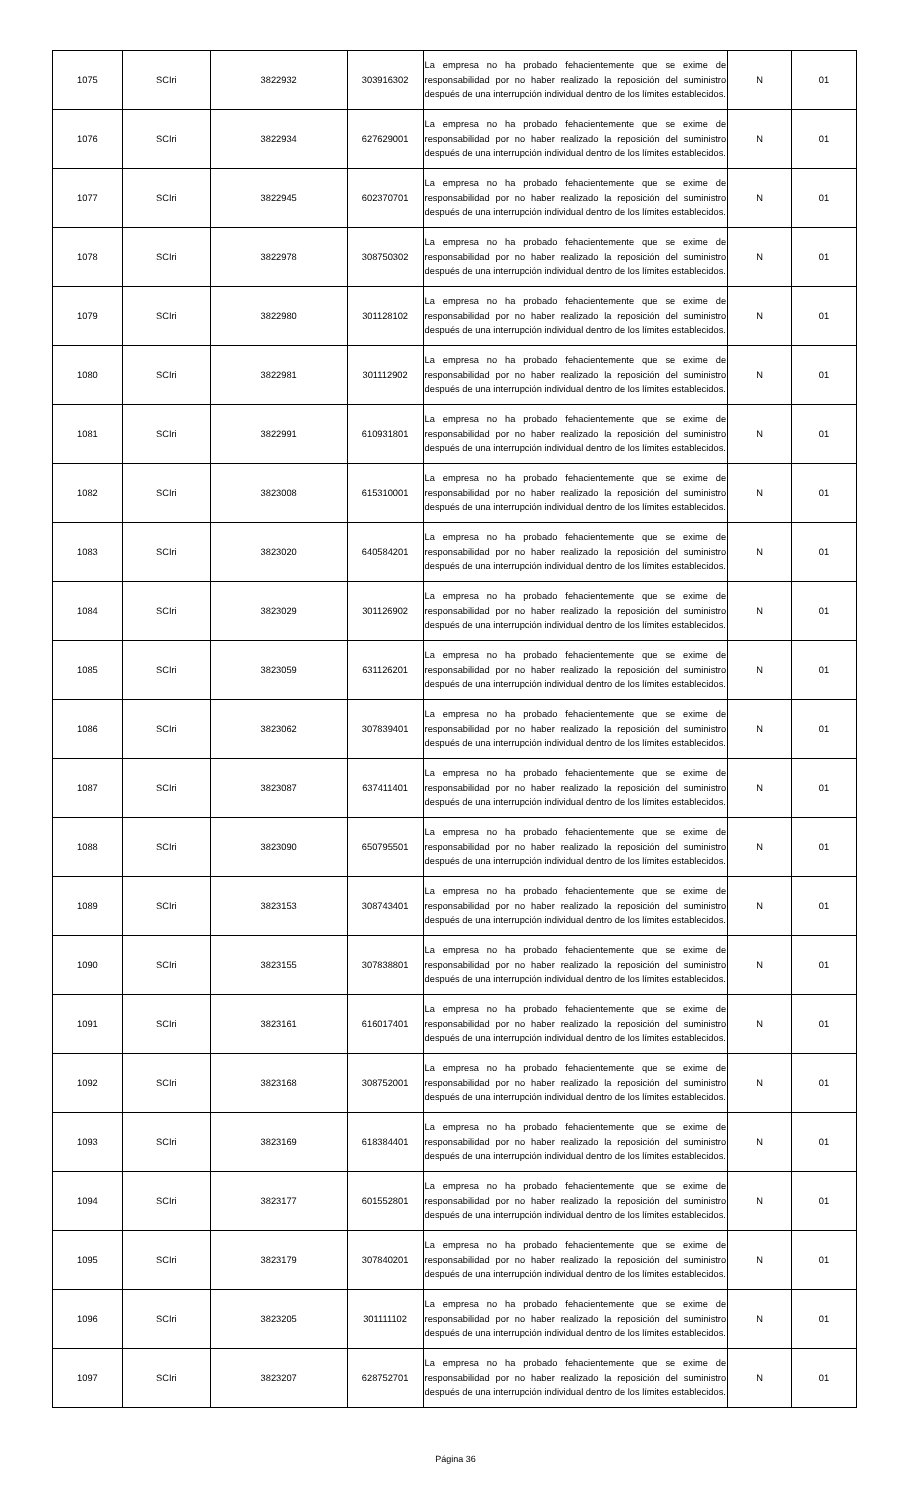| 1075 | SCIri | 3822932 | 303916302 | La empresa no ha probado fehacientemente que se exime de responsabilidad por no haber realizado la reposición del suministro después de una interrupción individual dentro de los límites establecidos. | N | 01 |
| 1076 | SCIri | 3822934 | 627629001 | La empresa no ha probado fehacientemente que se exime de responsabilidad por no haber realizado la reposición del suministro después de una interrupción individual dentro de los límites establecidos. | N | 01 |
| 1077 | SCIri | 3822945 | 602370701 | La empresa no ha probado fehacientemente que se exime de responsabilidad por no haber realizado la reposición del suministro después de una interrupción individual dentro de los límites establecidos. | N | 01 |
| 1078 | SCIri | 3822978 | 308750302 | La empresa no ha probado fehacientemente que se exime de responsabilidad por no haber realizado la reposición del suministro después de una interrupción individual dentro de los límites establecidos. | N | 01 |
| 1079 | SCIri | 3822980 | 301128102 | La empresa no ha probado fehacientemente que se exime de responsabilidad por no haber realizado la reposición del suministro después de una interrupción individual dentro de los límites establecidos. | N | 01 |
| 1080 | SCIri | 3822981 | 301112902 | La empresa no ha probado fehacientemente que se exime de responsabilidad por no haber realizado la reposición del suministro después de una interrupción individual dentro de los límites establecidos. | N | 01 |
| 1081 | SCIri | 3822991 | 610931801 | La empresa no ha probado fehacientemente que se exime de responsabilidad por no haber realizado la reposición del suministro después de una interrupción individual dentro de los límites establecidos. | N | 01 |
| 1082 | SCIri | 3823008 | 615310001 | La empresa no ha probado fehacientemente que se exime de responsabilidad por no haber realizado la reposición del suministro después de una interrupción individual dentro de los límites establecidos. | N | 01 |
| 1083 | SCIri | 3823020 | 640584201 | La empresa no ha probado fehacientemente que se exime de responsabilidad por no haber realizado la reposición del suministro después de una interrupción individual dentro de los límites establecidos. | N | 01 |
| 1084 | SCIri | 3823029 | 301126902 | La empresa no ha probado fehacientemente que se exime de responsabilidad por no haber realizado la reposición del suministro después de una interrupción individual dentro de los límites establecidos. | N | 01 |
| 1085 | SCIri | 3823059 | 631126201 | La empresa no ha probado fehacientemente que se exime de responsabilidad por no haber realizado la reposición del suministro después de una interrupción individual dentro de los límites establecidos. | N | 01 |
| 1086 | SCIri | 3823062 | 307839401 | La empresa no ha probado fehacientemente que se exime de responsabilidad por no haber realizado la reposición del suministro después de una interrupción individual dentro de los límites establecidos. | N | 01 |
| 1087 | SCIri | 3823087 | 637411401 | La empresa no ha probado fehacientemente que se exime de responsabilidad por no haber realizado la reposición del suministro después de una interrupción individual dentro de los límites establecidos. | N | 01 |
| 1088 | SCIri | 3823090 | 650795501 | La empresa no ha probado fehacientemente que se exime de responsabilidad por no haber realizado la reposición del suministro después de una interrupción individual dentro de los límites establecidos. | N | 01 |
| 1089 | SCIri | 3823153 | 308743401 | La empresa no ha probado fehacientemente que se exime de responsabilidad por no haber realizado la reposición del suministro después de una interrupción individual dentro de los límites establecidos. | N | 01 |
| 1090 | SCIri | 3823155 | 307838801 | La empresa no ha probado fehacientemente que se exime de responsabilidad por no haber realizado la reposición del suministro después de una interrupción individual dentro de los límites establecidos. | N | 01 |
| 1091 | SCIri | 3823161 | 616017401 | La empresa no ha probado fehacientemente que se exime de responsabilidad por no haber realizado la reposición del suministro después de una interrupción individual dentro de los límites establecidos. | N | 01 |
| 1092 | SCIri | 3823168 | 308752001 | La empresa no ha probado fehacientemente que se exime de responsabilidad por no haber realizado la reposición del suministro después de una interrupción individual dentro de los límites establecidos. | N | 01 |
| 1093 | SCIri | 3823169 | 618384401 | La empresa no ha probado fehacientemente que se exime de responsabilidad por no haber realizado la reposición del suministro después de una interrupción individual dentro de los límites establecidos. | N | 01 |
| 1094 | SCIri | 3823177 | 601552801 | La empresa no ha probado fehacientemente que se exime de responsabilidad por no haber realizado la reposición del suministro después de una interrupción individual dentro de los límites establecidos. | N | 01 |
| 1095 | SCIri | 3823179 | 307840201 | La empresa no ha probado fehacientemente que se exime de responsabilidad por no haber realizado la reposición del suministro después de una interrupción individual dentro de los límites establecidos. | N | 01 |
| 1096 | SCIri | 3823205 | 301111102 | La empresa no ha probado fehacientemente que se exime de responsabilidad por no haber realizado la reposición del suministro después de una interrupción individual dentro de los límites establecidos. | N | 01 |
| 1097 | SCIri | 3823207 | 628752701 | La empresa no ha probado fehacientemente que se exime de responsabilidad por no haber realizado la reposición del suministro después de una interrupción individual dentro de los límites establecidos. | N | 01 |
Página 36